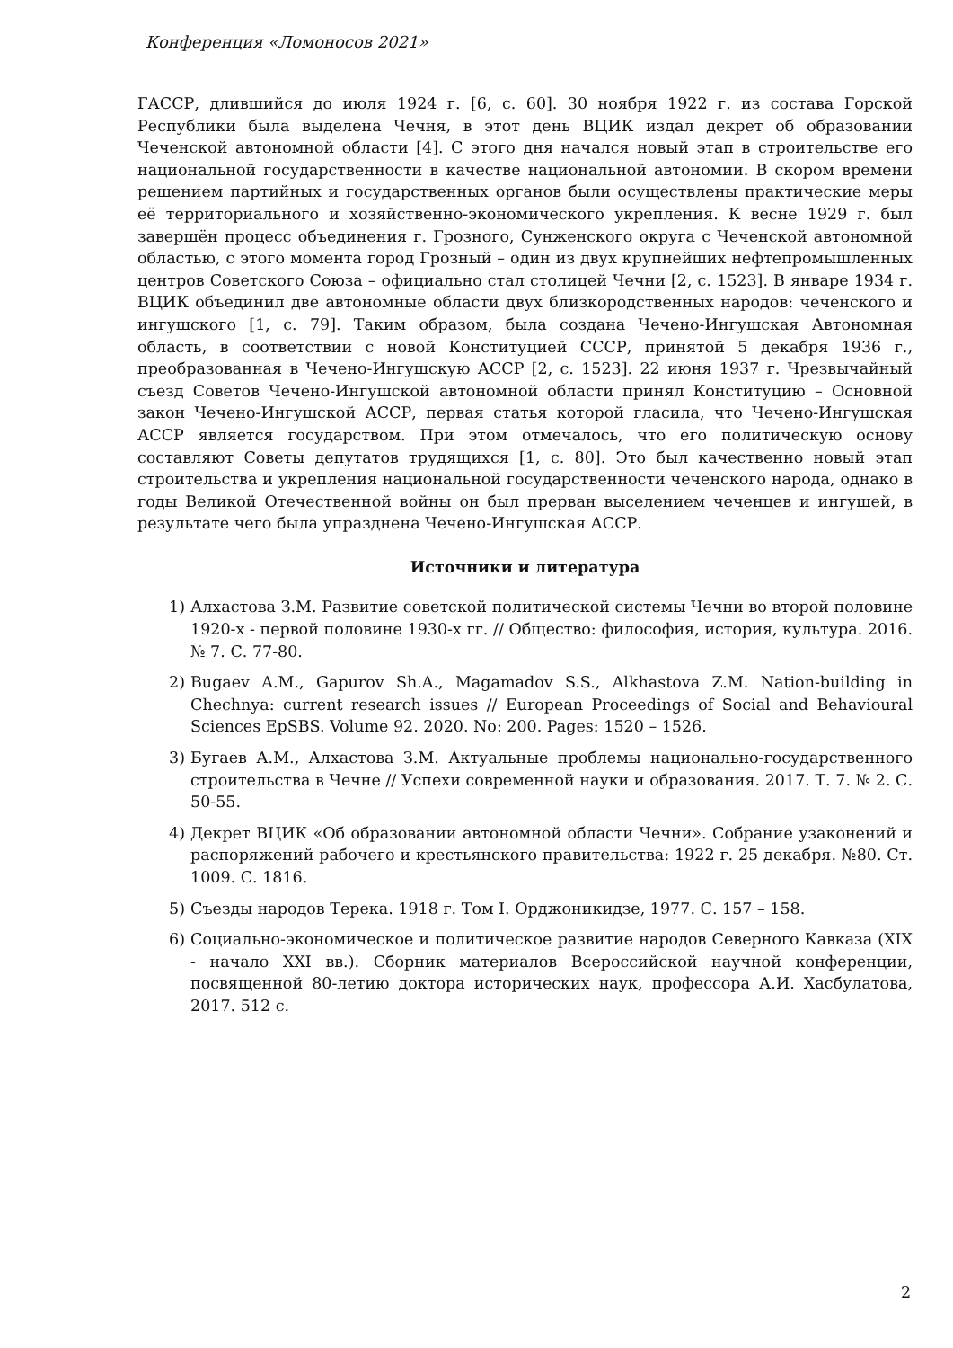Конференция «Ломоносов 2021»
ГАССР, длившийся до июля 1924 г. [6, с. 60]. 30 ноября 1922 г. из состава Горской Республики была выделена Чечня, в этот день ВЦИК издал декрет об образовании Чеченской автономной области [4]. С этого дня начался новый этап в строительстве его национальной государственности в качестве национальной автономии. В скором времени решением партийных и государственных органов были осуществлены практические меры её территориального и хозяйственно-экономического укрепления. К весне 1929 г. был завершён процесс объединения г. Грозного, Сунженского округа с Чеченской автономной областью, с этого момента город Грозный – один из двух крупнейших нефтепромышленных центров Советского Союза – официально стал столицей Чечни [2, с. 1523]. В январе 1934 г. ВЦИК объединил две автономные области двух близкородственных народов: чеченского и ингушского [1, с. 79]. Таким образом, была создана Чечено-Ингушская Автономная область, в соответствии с новой Конституцией СССР, принятой 5 декабря 1936 г., преобразованная в Чечено-Ингушскую АССР [2, с. 1523]. 22 июня 1937 г. Чрезвычайный съезд Советов Чечено-Ингушской автономной области принял Конституцию – Основной закон Чечено-Ингушской АССР, первая статья которой гласила, что Чечено-Ингушская АССР является государством. При этом отмечалось, что его политическую основу составляют Советы депутатов трудящихся [1, с. 80]. Это был качественно новый этап строительства и укрепления национальной государственности чеченского народа, однако в годы Великой Отечественной войны он был прерван выселением чеченцев и ингушей, в результате чего была упразднена Чечено-Ингушская АССР.
Источники и литература
1) Алхастова З.М. Развитие советской политической системы Чечни во второй половине 1920-х - первой половине 1930-х гг. // Общество: философия, история, культура. 2016. № 7. С. 77-80.
2) Bugaev A.M., Gapurov Sh.A., Magamadov S.S., Alkhastova Z.M. Nation-building in Chechnya: current research issues // European Proceedings of Social and Behavioural Sciences EpSBS. Volume 92. 2020. No: 200. Pages: 1520 – 1526.
3) Бугаев А.М., Алхастова З.М. Актуальные проблемы национально-государственного строительства в Чечне // Успехи современной науки и образования. 2017. Т. 7. № 2. С. 50-55.
4) Декрет ВЦИК «Об образовании автономной области Чечни». Собрание узаконений и распоряжений рабочего и крестьянского правительства: 1922 г. 25 декабря. №80. Ст. 1009. С. 1816.
5) Съезды народов Терека. 1918 г. Том I. Орджоникидзе, 1977. С. 157 – 158.
6) Социально-экономическое и политическое развитие народов Северного Кавказа (XIX - начало XXI вв.). Сборник материалов Всероссийской научной конференции, посвященной 80-летию доктора исторических наук, профессора А.И. Хасбулатова, 2017. 512 с.
2